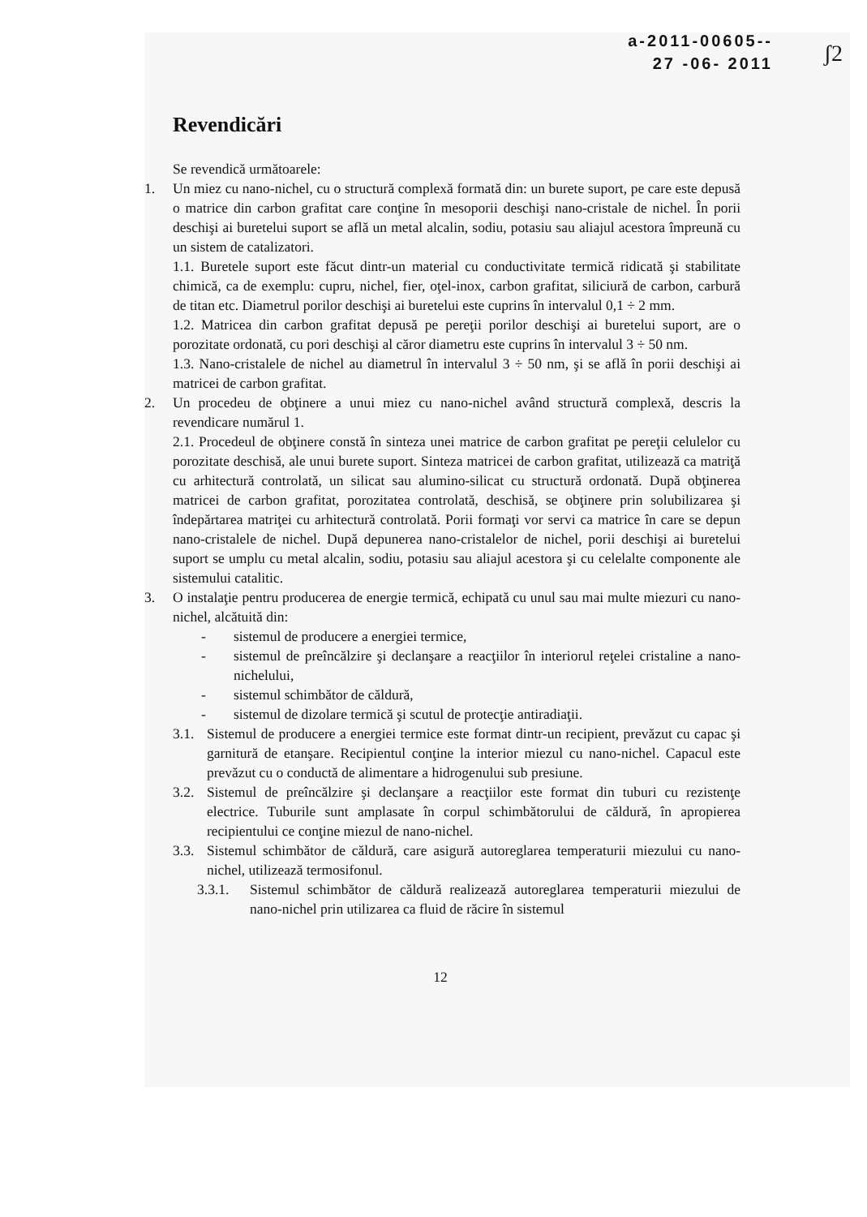ʃ2
a-2011-00605--
27 -06- 2011
Revendicări
Se revendică următoarele:
1. Un miez cu nano-nichel, cu o structură complexă formată din: un burete suport, pe care este depusă o matrice din carbon grafitat care conţine în mesoporii deschişi nano-cristale de nichel. În porii deschişi ai buretelui suport se află un metal alcalin, sodiu, potasiu sau aliajul acestora împreună cu un sistem de catalizatori.
1.1. Buretele suport este făcut dintr-un material cu conductivitate termică ridicată şi stabilitate chimică, ca de exemplu: cupru, nichel, fier, oţel-inox, carbon grafitat, siliciură de carbon, carbură de titan etc. Diametrul porilor deschişi ai buretelui este cuprins în intervalul 0,1 ÷ 2 mm.
1.2. Matricea din carbon grafitat depusă pe pereţii porilor deschişi ai buretelui suport, are o porozitate ordonată, cu pori deschişi al căror diametru este cuprins în intervalul 3 ÷ 50 nm.
1.3. Nano-cristalele de nichel au diametrul în intervalul 3 ÷ 50 nm, şi se află în porii deschişi ai matricei de carbon grafitat.
2. Un procedeu de obţinere a unui miez cu nano-nichel având structură complexă, descris la revendicare numărul 1.
2.1. Procedeul de obţinere constă în sinteza unei matrice de carbon grafitat pe pereţii celulelor cu porozitate deschisă, ale unui burete suport. Sinteza matricei de carbon grafitat, utilizează ca matriţă cu arhitectură controlată, un silicat sau alumino-silicat cu structură ordonată. După obţinerea matricei de carbon grafitat, porozitatea controlată, deschisă, se obţinere prin solubilizarea şi îndepărtarea matriţei cu arhitectură controlată. Porii formaţi vor servi ca matrice în care se depun nano-cristalele de nichel. După depunerea nano-cristalelor de nichel, porii deschişi ai buretelui suport se umplu cu metal alcalin, sodiu, potasiu sau aliajul acestora şi cu celelalte componente ale sistemului catalitic.
3. O instalaţie pentru producerea de energie termică, echipată cu unul sau mai multe miezuri cu nano-nichel, alcătuită din:
- sistemul de producere a energiei termice,
- sistemul de preîncălzire şi declanşare a reacţiilor în interiorul reţelei cristaline a nano-nichelului,
- sistemul schimbător de căldură,
- sistemul de dizolare termică şi scutul de protecţie antiradiaţii.
3.1. Sistemul de producere a energiei termice este format dintr-un recipient, prevăzut cu capac şi garnitură de etanşare. Recipientul conţine la interior miezul cu nano-nichel. Capacul este prevăzut cu o conductă de alimentare a hidrogenului sub presiune.
3.2. Sistemul de preîncălzire şi declanşare a reacţiilor este format din tuburi cu rezistenţe electrice. Tuburile sunt amplasate în corpul schimbătorului de căldură, în apropierea recipientului ce conţine miezul de nano-nichel.
3.3. Sistemul schimbător de căldură, care asigură autoreglarea temperaturii miezului cu nano-nichel, utilizează termosifonul.
3.3.1. Sistemul schimbător de căldură realizează autoreglarea temperaturii miezului de nano-nichel prin utilizarea ca fluid de răcire în sistemul
12